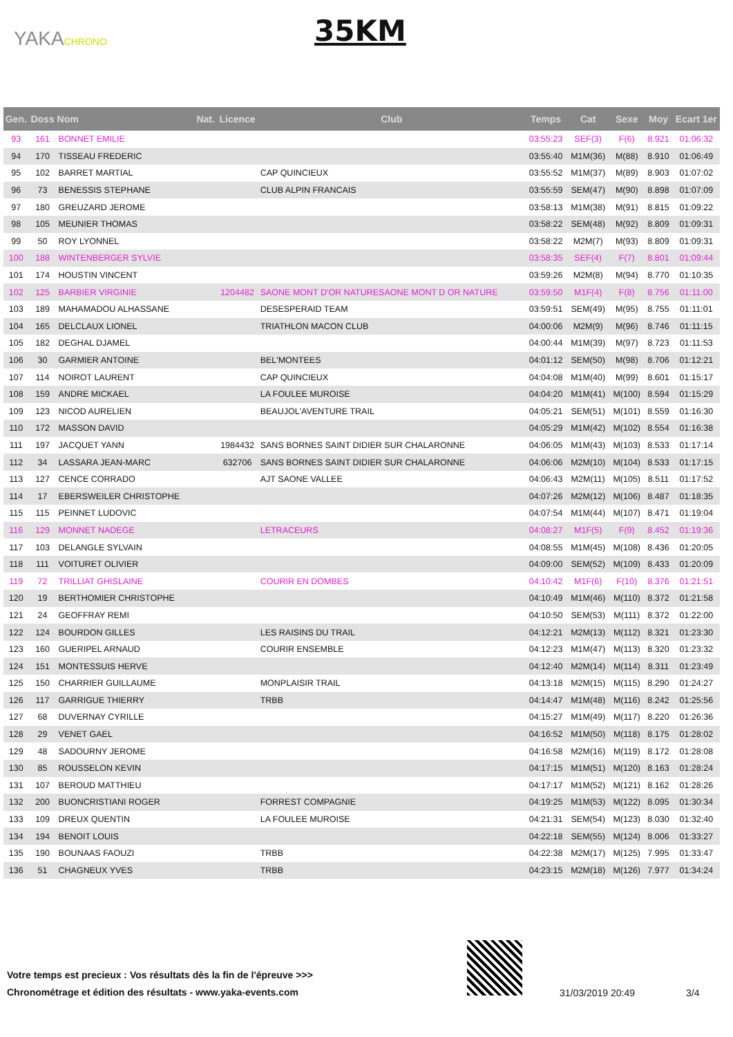YAKACHRONO 35KM
| Gen. | Doss | Nom | Nat. | Licence | Club | Temps | Cat | Sexe | Moy | Ecart 1er |
| --- | --- | --- | --- | --- | --- | --- | --- | --- | --- | --- |
| 93 | 161 | BONNET EMILIE | | | | 03:55:23 | SEF(3) | F(6) | 8.921 | 01:06:32 |
| 94 | 170 | TISSEAU FREDERIC | | | | 03:55:40 | M1M(36) | M(88) | 8.910 | 01:06:49 |
| 95 | 102 | BARRET MARTIAL | | | CAP QUINCIEUX | 03:55:52 | M1M(37) | M(89) | 8.903 | 01:07:02 |
| 96 | 73 | BENESSIS STEPHANE | | | CLUB ALPIN FRANCAIS | 03:55:59 | SEM(47) | M(90) | 8.898 | 01:07:09 |
| 97 | 180 | GREUZARD JEROME | | | | 03:58:13 | M1M(38) | M(91) | 8.815 | 01:09:22 |
| 98 | 105 | MEUNIER THOMAS | | | | 03:58:22 | SEM(48) | M(92) | 8.809 | 01:09:31 |
| 99 | 50 | ROY LYONNEL | | | | 03:58:22 | M2M(7) | M(93) | 8.809 | 01:09:31 |
| 100 | 188 | WINTENBERGER SYLVIE | | | | 03:58:35 | SEF(4) | F(7) | 8.801 | 01:09:44 |
| 101 | 174 | HOUSTIN VINCENT | | | | 03:59:26 | M2M(8) | M(94) | 8.770 | 01:10:35 |
| 102 | 125 | BARBIER VIRGINIE | | 1204482 | SAONE MONT D'OR NATURESAONE MONT D OR NATURE | 03:59:50 | M1F(4) | F(8) | 8.756 | 01:11:00 |
| 103 | 189 | MAHAMADOU ALHASSANE | | | DESESPERAID TEAM | 03:59:51 | SEM(49) | M(95) | 8.755 | 01:11:01 |
| 104 | 165 | DELCLAUX LIONEL | | | TRIATHLON MACON CLUB | 04:00:06 | M2M(9) | M(96) | 8.746 | 01:11:15 |
| 105 | 182 | DEGHAL DJAMEL | | | | 04:00:44 | M1M(39) | M(97) | 8.723 | 01:11:53 |
| 106 | 30 | GARMIER ANTOINE | | | BEL'MONTEES | 04:01:12 | SEM(50) | M(98) | 8.706 | 01:12:21 |
| 107 | 114 | NOIROT LAURENT | | | CAP QUINCIEUX | 04:04:08 | M1M(40) | M(99) | 8.601 | 01:15:17 |
| 108 | 159 | ANDRE MICKAEL | | | LA FOULEE MUROISE | 04:04:20 | M1M(41) | M(100) | 8.594 | 01:15:29 |
| 109 | 123 | NICOD AURELIEN | | | BEAUJOL'AVENTURE TRAIL | 04:05:21 | SEM(51) | M(101) | 8.559 | 01:16:30 |
| 110 | 172 | MASSON DAVID | | | | 04:05:29 | M1M(42) | M(102) | 8.554 | 01:16:38 |
| 111 | 197 | JACQUET YANN | | 1984432 | SANS BORNES SAINT DIDIER SUR CHALARONNE | 04:06:05 | M1M(43) | M(103) | 8.533 | 01:17:14 |
| 112 | 34 | LASSARA JEAN-MARC | | 632706 | SANS BORNES SAINT DIDIER SUR CHALARONNE | 04:06:06 | M2M(10) | M(104) | 8.533 | 01:17:15 |
| 113 | 127 | CENCE CORRADO | | | AJT SAONE VALLEE | 04:06:43 | M2M(11) | M(105) | 8.511 | 01:17:52 |
| 114 | 17 | EBERSWEILER CHRISTOPHE | | | | 04:07:26 | M2M(12) | M(106) | 8.487 | 01:18:35 |
| 115 | 115 | PEINNET LUDOVIC | | | | 04:07:54 | M1M(44) | M(107) | 8.471 | 01:19:04 |
| 116 | 129 | MONNET NADEGE | | | LETRACEURS | 04:08:27 | M1F(5) | F(9) | 8.452 | 01:19:36 |
| 117 | 103 | DELANGLE SYLVAIN | | | | 04:08:55 | M1M(45) | M(108) | 8.436 | 01:20:05 |
| 118 | 111 | VOITURET OLIVIER | | | | 04:09:00 | SEM(52) | M(109) | 8.433 | 01:20:09 |
| 119 | 72 | TRILLIAT GHISLAINE | | | COURIR EN DOMBES | 04:10:42 | M1F(6) | F(10) | 8.376 | 01:21:51 |
| 120 | 19 | BERTHOMIER CHRISTOPHE | | | | 04:10:49 | M1M(46) | M(110) | 8.372 | 01:21:58 |
| 121 | 24 | GEOFFRAY REMI | | | | 04:10:50 | SEM(53) | M(111) | 8.372 | 01:22:00 |
| 122 | 124 | BOURDON GILLES | | | LES RAISINS DU TRAIL | 04:12:21 | M2M(13) | M(112) | 8.321 | 01:23:30 |
| 123 | 160 | GUERIPEL ARNAUD | | | COURIR ENSEMBLE | 04:12:23 | M1M(47) | M(113) | 8.320 | 01:23:32 |
| 124 | 151 | MONTESSUIS HERVE | | | | 04:12:40 | M2M(14) | M(114) | 8.311 | 01:23:49 |
| 125 | 150 | CHARRIER GUILLAUME | | | MONPLAISIR TRAIL | 04:13:18 | M2M(15) | M(115) | 8.290 | 01:24:27 |
| 126 | 117 | GARRIGUE THIERRY | | | TRBB | 04:14:47 | M1M(48) | M(116) | 8.242 | 01:25:56 |
| 127 | 68 | DUVERNAY CYRILLE | | | | 04:15:27 | M1M(49) | M(117) | 8.220 | 01:26:36 |
| 128 | 29 | VENET GAEL | | | | 04:16:52 | M1M(50) | M(118) | 8.175 | 01:28:02 |
| 129 | 48 | SADOURNY JEROME | | | | 04:16:58 | M2M(16) | M(119) | 8.172 | 01:28:08 |
| 130 | 85 | ROUSSELON KEVIN | | | | 04:17:15 | M1M(51) | M(120) | 8.163 | 01:28:24 |
| 131 | 107 | BEROUD MATTHIEU | | | | 04:17:17 | M1M(52) | M(121) | 8.162 | 01:28:26 |
| 132 | 200 | BUONCRISTIANI ROGER | | | FORREST COMPAGNIE | 04:19:25 | M1M(53) | M(122) | 8.095 | 01:30:34 |
| 133 | 109 | DREUX QUENTIN | | | LA FOULEE MUROISE | 04:21:31 | SEM(54) | M(123) | 8.030 | 01:32:40 |
| 134 | 194 | BENOIT LOUIS | | | | 04:22:18 | SEM(55) | M(124) | 8.006 | 01:33:27 |
| 135 | 190 | BOUNAAS FAOUZI | | | TRBB | 04:22:38 | M2M(17) | M(125) | 7.995 | 01:33:47 |
| 136 | 51 | CHAGNEUX YVES | | | TRBB | 04:23:15 | M2M(18) | M(126) | 7.977 | 01:34:24 |
Votre temps est precieux : Vos résultats dès la fin de l'épreuve >>>
Chronométrage et édition des résultats - www.yaka-events.com
31/03/2019 20:49 3/4